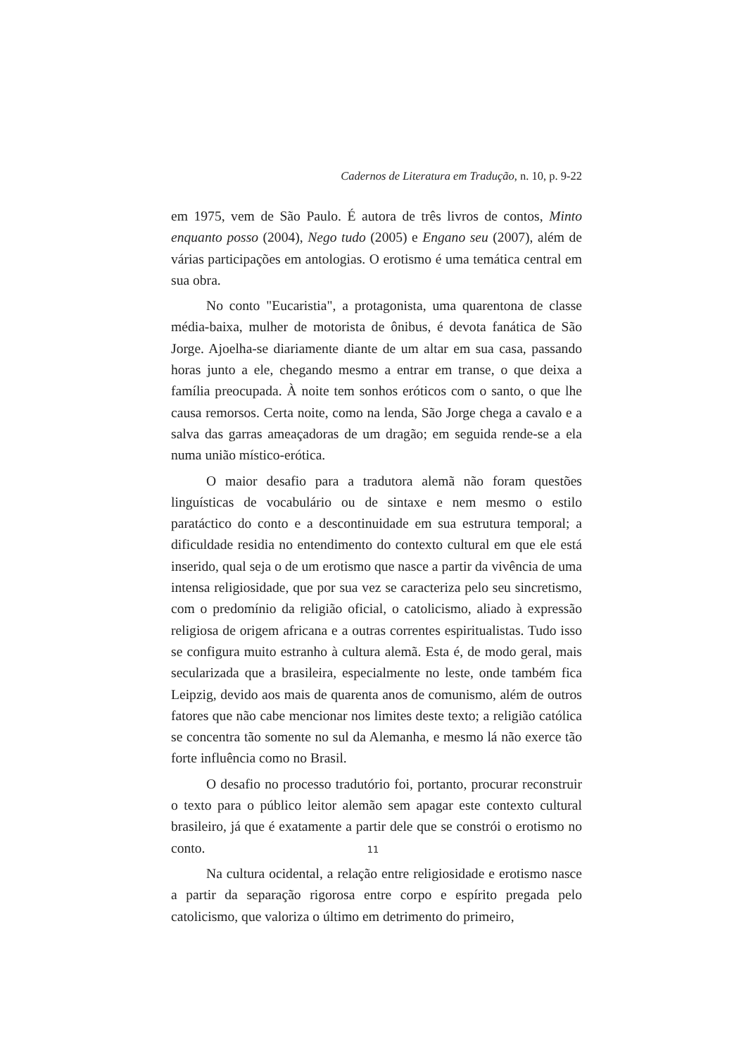Cadernos de Literatura em Tradução, n. 10, p. 9-22
em 1975, vem de São Paulo. É autora de três livros de contos, Minto enquanto posso (2004), Nego tudo (2005) e Engano seu (2007), além de várias participações em antologias. O erotismo é uma temática central em sua obra.
No conto "Eucaristia", a protagonista, uma quarentona de classe média-baixa, mulher de motorista de ônibus, é devota fanática de São Jorge. Ajoelha-se diariamente diante de um altar em sua casa, passando horas junto a ele, chegando mesmo a entrar em transe, o que deixa a família preocupada. À noite tem sonhos eróticos com o santo, o que lhe causa remorsos. Certa noite, como na lenda, São Jorge chega a cavalo e a salva das garras ameaçadoras de um dragão; em seguida rende-se a ela numa união místico-erótica.
O maior desafio para a tradutora alemã não foram questões linguísticas de vocabulário ou de sintaxe e nem mesmo o estilo paratáctico do conto e a descontinuidade em sua estrutura temporal; a dificuldade residia no entendimento do contexto cultural em que ele está inserido, qual seja o de um erotismo que nasce a partir da vivência de uma intensa religiosidade, que por sua vez se caracteriza pelo seu sincretismo, com o predomínio da religião oficial, o catolicismo, aliado à expressão religiosa de origem africana e a outras correntes espiritualistas. Tudo isso se configura muito estranho à cultura alemã. Esta é, de modo geral, mais secularizada que a brasileira, especialmente no leste, onde também fica Leipzig, devido aos mais de quarenta anos de comunismo, além de outros fatores que não cabe mencionar nos limites deste texto; a religião católica se concentra tão somente no sul da Alemanha, e mesmo lá não exerce tão forte influência como no Brasil.
O desafio no processo tradutório foi, portanto, procurar reconstruir o texto para o público leitor alemão sem apagar este contexto cultural brasileiro, já que é exatamente a partir dele que se constrói o erotismo no conto.
Na cultura ocidental, a relação entre religiosidade e erotismo nasce a partir da separação rigorosa entre corpo e espírito pregada pelo catolicismo, que valoriza o último em detrimento do primeiro,
11